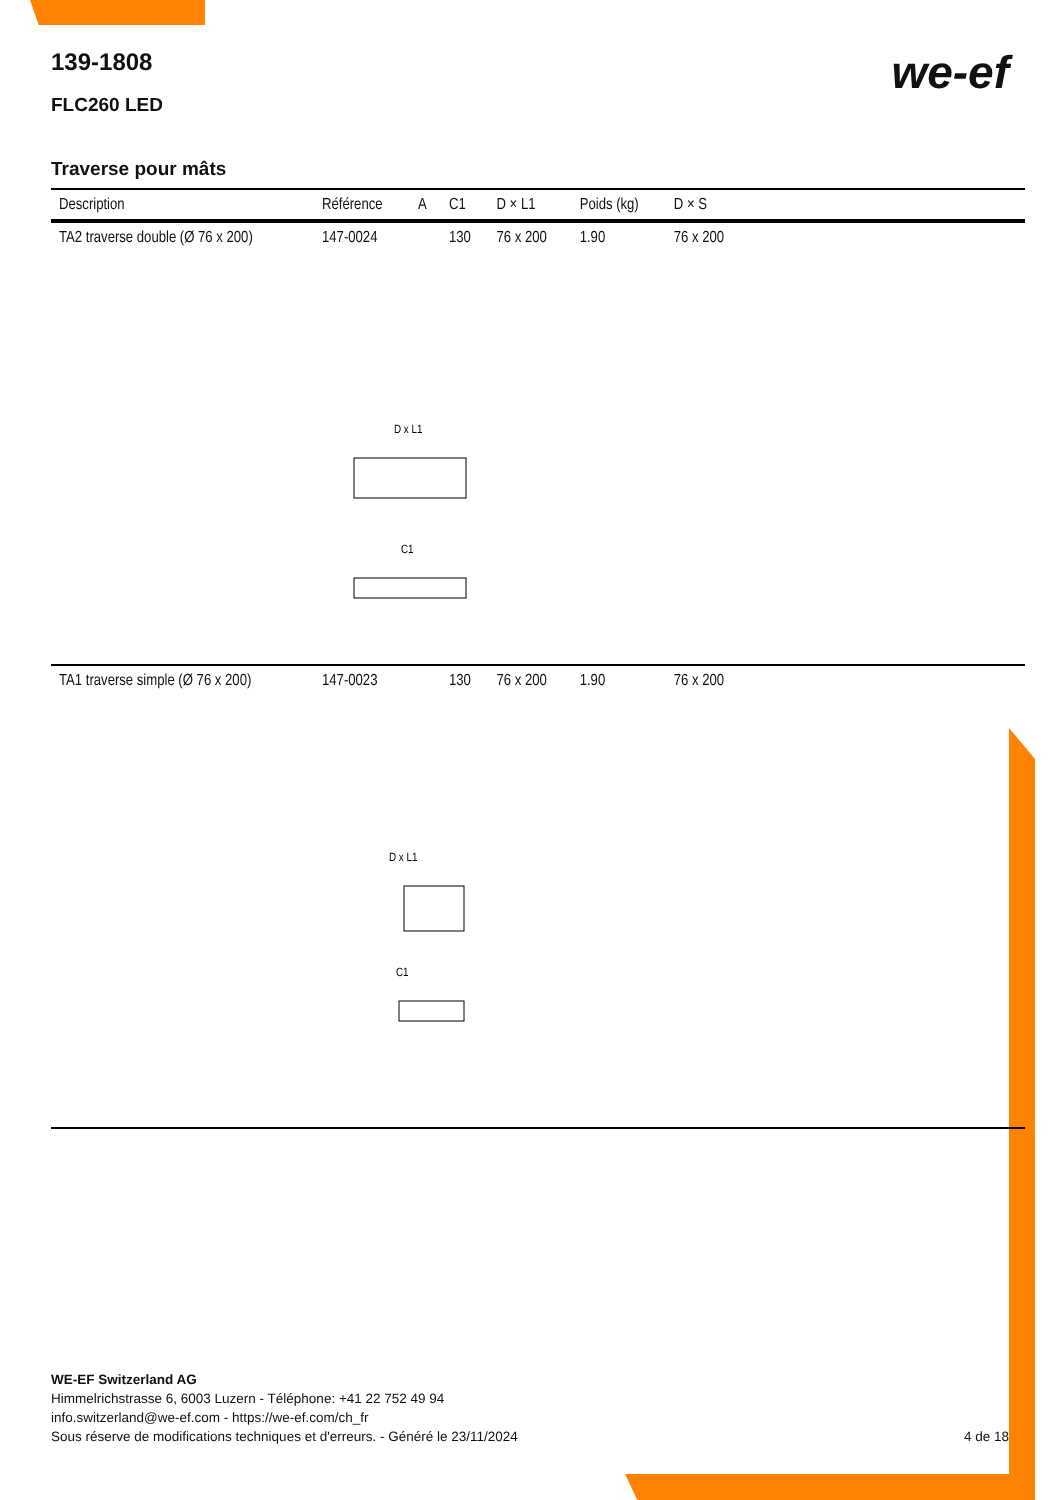139-1808
we-ef
FLC260 LED
Traverse pour mâts
| Description | Référence | A | C1 | D × L1 | Poids (kg) | D × S | |
| --- | --- | --- | --- | --- | --- | --- | --- |
| TA2 traverse double (Ø 76 x 200) | 147-0024 | | 130 | 76 x 200 | 1.90 | 76 x 200 | |
| D x L1 C1 | | | | | | | |
| TA1 traverse simple (Ø 76 x 200) | 147-0023 | | 130 | 76 x 200 | 1.90 | 76 x 200 | |
| D x L1 C1 | | | | | | | |
WE-EF Switzerland AG
Himmelrichstrasse 6, 6003 Luzern - Téléphone: +41 22 752 49 94
info.switzerland@we-ef.com - https://we-ef.com/ch_fr
Sous réserve de modifications techniques et d'erreurs. - Généré le 23/11/2024 4 de 18